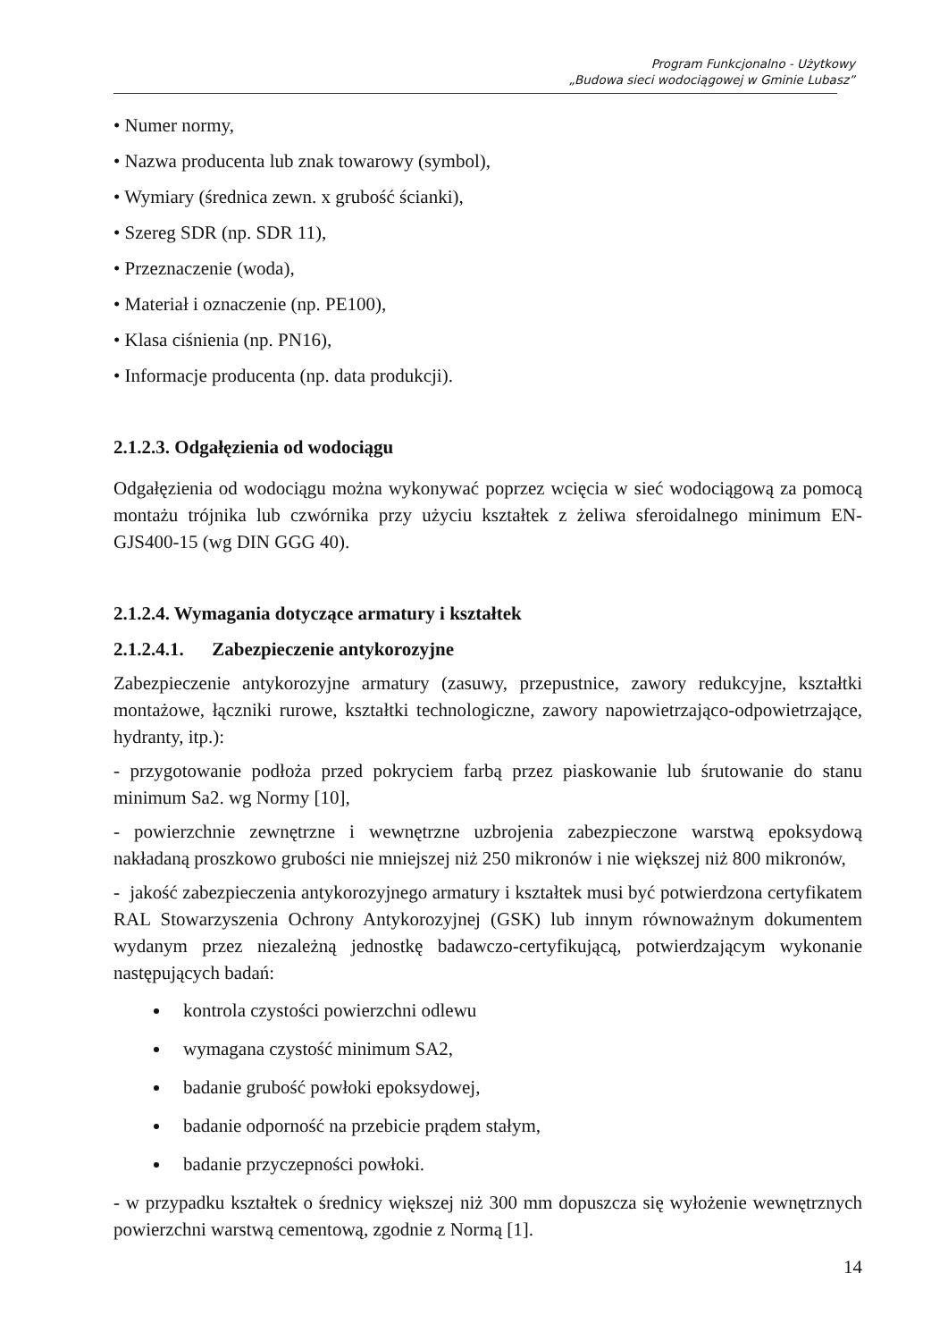Program Funkcjonalno - Użytkowy
„Budowa sieci wodociągowej w Gminie Lubasz”
• Numer normy,
• Nazwa producenta lub znak towarowy (symbol),
• Wymiary (średnica zewn. x grubość ścianki),
• Szereg SDR (np. SDR 11),
• Przeznaczenie (woda),
• Materiał i oznaczenie (np. PE100),
• Klasa ciśnienia (np. PN16),
• Informacje producenta (np. data produkcji).
2.1.2.3. Odgałęzienia od wodociągu
Odgałęzienia od wodociągu można wykonywać poprzez wcięcia w sieć wodociągową za pomocą montażu trójnika lub czwórnika przy użyciu kształtek z żeliwa sferoidalnego minimum EN-GJS400-15 (wg DIN GGG 40).
2.1.2.4. Wymagania dotyczące armatury i kształtek
2.1.2.4.1. Zabezpieczenie antykorozyjne
Zabezpieczenie antykorozyjne armatury (zasuwy, przepustnice, zawory redukcyjne, kształtki montażowe, łączniki rurowe, kształtki technologiczne, zawory napowietrzająco-odpowietrzające, hydranty, itp.):
- przygotowanie podłoża przed pokryciem farbą przez piaskowanie lub śrutowanie do stanu minimum Sa2. wg Normy [10],
- powierzchnie zewnętrzne i wewnętrzne uzbrojenia zabezpieczone warstwą epoksydową nakładaną proszkowo grubości nie mniejszej niż 250 mikronów i nie większej niż 800 mikronów,
- jakość zabezpieczenia antykorozyjnego armatury i kształtek musi być potwierdzona certyfikatem RAL Stowarzyszenia Ochrony Antykorozyjnej (GSK) lub innym równoważnym dokumentem wydanym przez niezależną jednostkę badawczo-certyfikującą, potwierdzającym wykonanie następujących badań:
kontrola czystości powierzchni odlewu
wymagana czystość minimum SA2,
badanie grubość powłoki epoksydowej,
badanie odporność na przebicie prądem stałym,
badanie przyczepności powłoki.
- w przypadku kształtek o średnicy większej niż 300 mm dopuszcza się wyłożenie wewnętrznych powierzchni warstwą cementową, zgodnie z Normą [1].
14